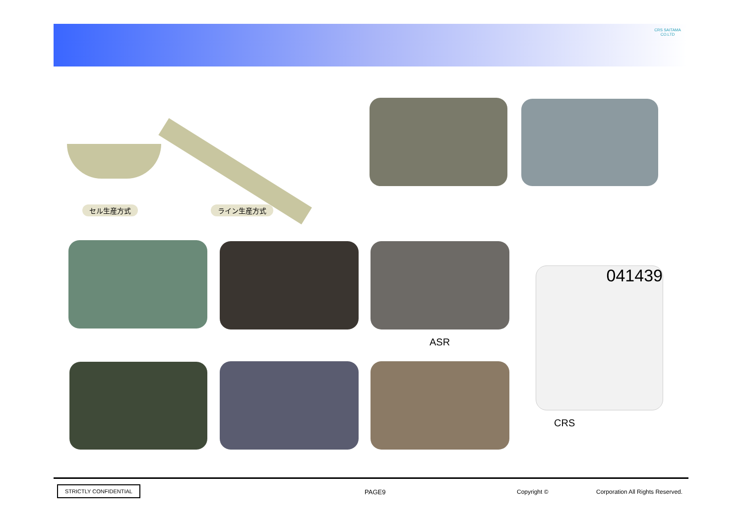CRS SAITAMA CO.LTD
セル生産方式 ライン生産方式
ASR
041439
CRS
STRICTLY CONFIDENTIAL
PAGE9 Copyright ©
Corporation All Rights Reserved.